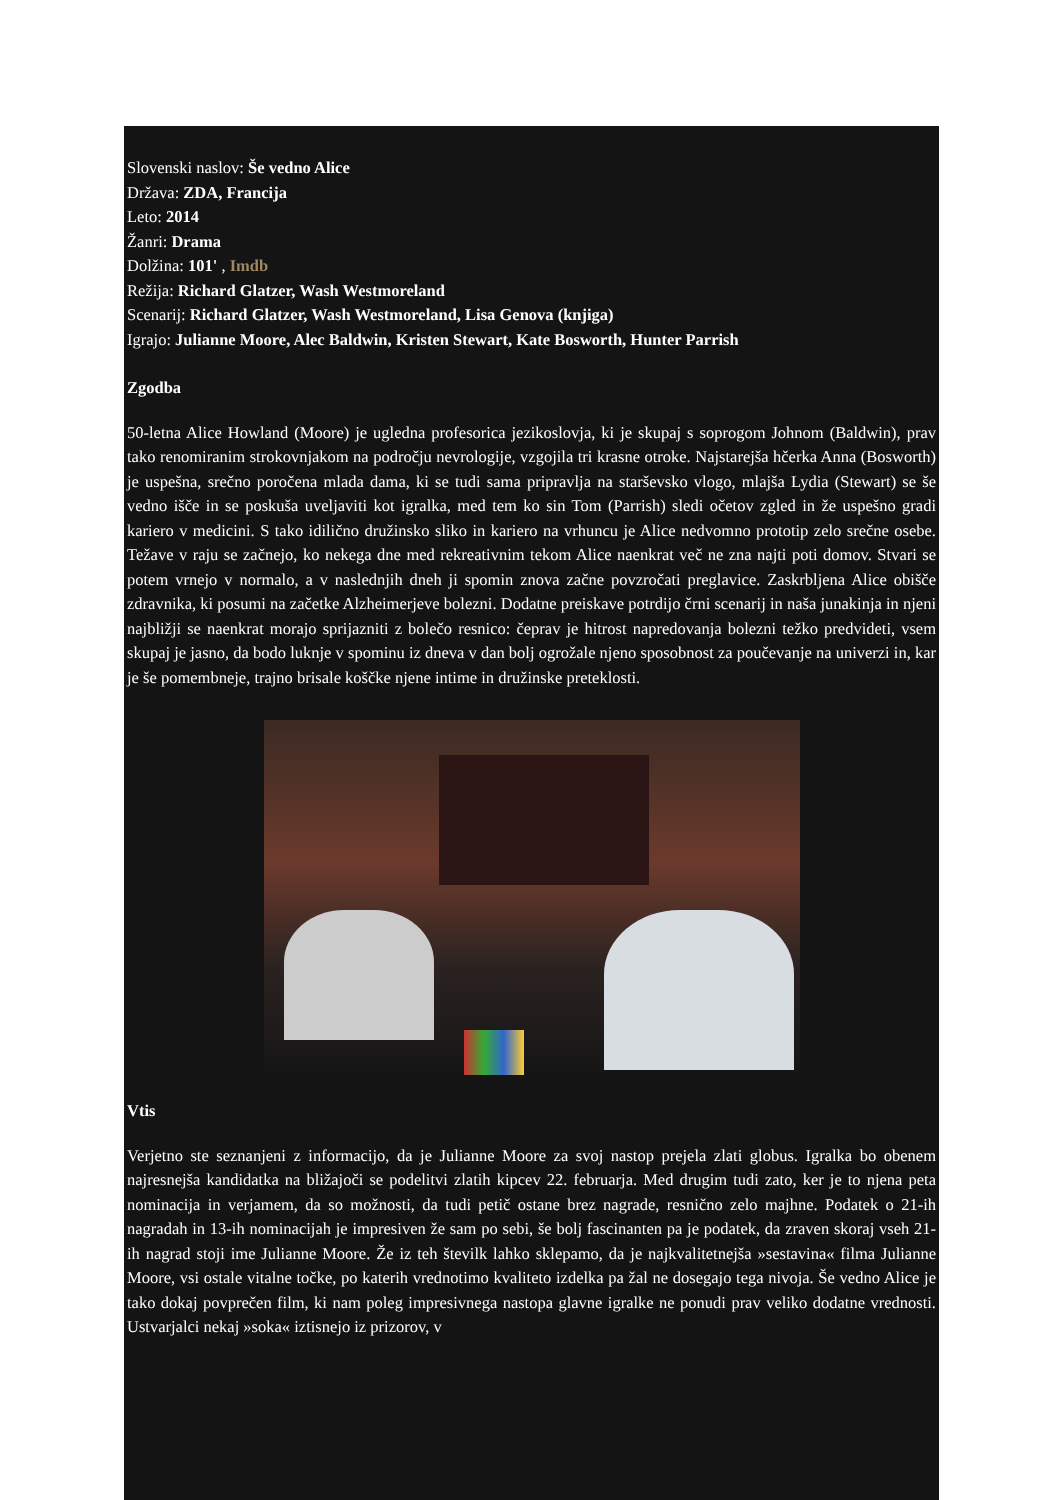Slovenski naslov: Še vedno Alice
Država: ZDA, Francija
Leto: 2014
Žanri: Drama
Dolžina: 101' , Imdb
Režija: Richard Glatzer, Wash Westmoreland
Scenarij: Richard Glatzer, Wash Westmoreland, Lisa Genova (knjiga)
Igrajo: Julianne Moore, Alec Baldwin, Kristen Stewart, Kate Bosworth, Hunter Parrish
Zgodba
50-letna Alice Howland (Moore) je ugledna profesorica jezikoslovja, ki je skupaj s soprogom Johnom (Baldwin), prav tako renomiranim strokovnjakom na področju nevrologije, vzgojila tri krasne otroke. Najstarejša hčerka Anna (Bosworth) je uspešna, srečno poročena mlada dama, ki se tudi sama pripravlja na starševsko vlogo, mlajša Lydia (Stewart) se še vedno išče in se poskuša uveljaviti kot igralka, med tem ko sin Tom (Parrish) sledi očetov zgled in že uspešno gradi kariero v medicini. S tako idilično družinsko sliko in kariero na vrhuncu je Alice nedvomno prototip zelo srečne osebe. Težave v raju se začnejo, ko nekega dne med rekreativnim tekom Alice naenkrat več ne zna najti poti domov. Stvari se potem vrnejo v normalo, a v naslednjih dneh ji spomin znova začne povzročati preglavice. Zaskrbljena Alice obišče zdravnika, ki posumi na začetke Alzheimerjeve bolezni. Dodatne preiskave potrdijo črni scenarij in naša junakinja in njeni najbližji se naenkrat morajo sprijazniti z bolečo resnico: čeprav je hitrost napredovanja bolezni težko predvideti, vsem skupaj je jasno, da bodo luknje v spominu iz dneva v dan bolj ogrožale njeno sposobnost za poučevanje na univerzi in, kar je še pomembneje, trajno brisale koščke njene intime in družinske preteklosti.
Vtis
Verjetno ste seznanjeni z informacijo, da je Julianne Moore za svoj nastop prejela zlati globus. Igralka bo obenem najresnejša kandidatka na bližajoči se podelitvi zlatih kipcev 22. februarja. Med drugim tudi zato, ker je to njena peta nominacija in verjamem, da so možnosti, da tudi petič ostane brez nagrade, resnično zelo majhne. Podatek o 21-ih nagradah in 13-ih nominacijah je impresiven že sam po sebi, še bolj fascinanten pa je podatek, da zraven skoraj vseh 21-ih nagrad stoji ime Julianne Moore. Že iz teh številk lahko sklepamo, da je najkvalitetnejša »sestavina« filma Julianne Moore, vsi ostale vitalne točke, po katerih vrednotimo kvaliteto izdelka pa žal ne dosegajo tega nivoja. Še vedno Alice je tako dokaj povprečen film, ki nam poleg impresivnega nastopa glavne igralke ne ponudi prav veliko dodatne vrednosti. Ustvarjalci nekaj »soka« iztisnejo iz prizorov, v